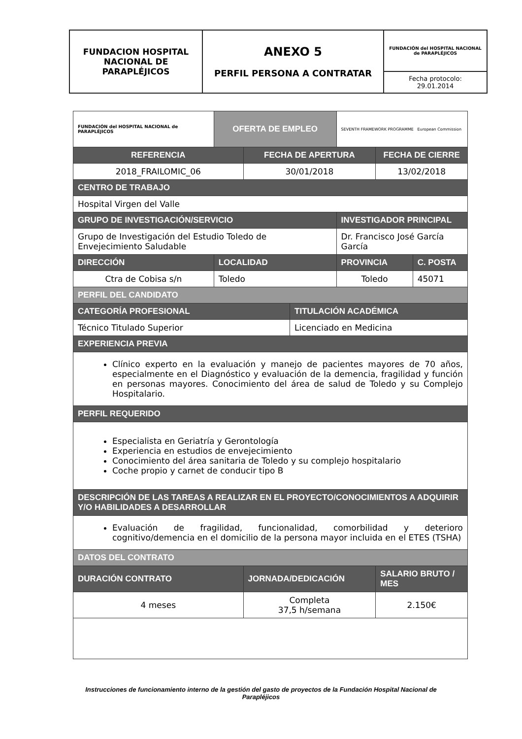| FUNDACION HOSPITAL NACIONAL DE PARAPLÉJICOS | ANEXO 5 PERFIL PERSONA A CONTRATAR | FUNDACIÓN del HOSPITAL NACIONAL de PARAPLÉJICOS |
| | | Fecha protocolo: 29.01.2014 |
| FUNDACIÓN del HOSPITAL NACIONAL de PARAPLÉJICOS | OFERTA DE EMPLEO | | | SEVENTH FRAMEWORK PROGRAMME European Commission | | |
| REFERENCIA | | FECHA DE APERTURA | | | FECHA DE CIERRE | |
| 2018_FRAILOMIC_06 | | 30/01/2018 | | | 13/02/2018 | |
| CENTRO DE TRABAJO | | | | | | |
| Hospital Virgen del Valle | | | | | | |
| GRUPO DE INVESTIGACIÓN/SERVICIO | | | | INVESTIGADOR PRINCIPAL | | |
| Grupo de Investigación del Estudio Toledo de Envejecimiento Saludable | | | | Dr. Francisco José García García | | |
| DIRECCIÓN | LOCALIDAD | | | PROVINCIA | | C. POSTA |
| Ctra de Cobisa s/n | Toledo | | | Toledo | | 45071 |
| PERFIL DEL CANDIDATO | | | | | | |
| CATEGORÍA PROFESIONAL | | | TITULACIÓN ACADÉMICA | | | |
| Técnico Titulado Superior | | | Licenciado en Medicina | | | |
| EXPERIENCIA PREVIA | | | | | | |
| Clínico experto en la evaluación y manejo de pacientes mayores de 70 años, especialmente en el Diagnóstico y evaluación de la demencia, fragilidad y función en personas mayores. Conocimiento del área de salud de Toledo y su Complejo Hospitalario. | | | | | | |
| PERFIL REQUERIDO | | | | | | |
| Especialista en Geriatría y Gerontología Experiencia en estudios de envejecimiento Conocimiento del área sanitaria de Toledo y su complejo hospitalario Coche propio y carnet de conducir tipo B | | | | | | |
| DESCRIPCIÓN DE LAS TAREAS A REALIZAR EN EL PROYECTO/CONOCIMIENTOS A ADQUIRIR Y/O HABILIDADES A DESARROLLAR | | | | | | |
| Evaluación de fragilidad, funcionalidad, comorbilidad y deterioro cognitivo/demencia en el domicilio de la persona mayor incluida en el ETES (TSHA) | | | | | | |
| DATOS DEL CONTRATO | | | | | | |
| DURACIÓN CONTRATO | | JORNADA/DEDICACIÓN | | | SALARIO BRUTO / MES | |
| 4 meses | | Completa 37,5 h/semana | | | 2.150€ | |
Instrucciones de funcionamiento interno de la gestión del gasto de proyectos de la Fundación Hospital Nacional de Parapléjicos